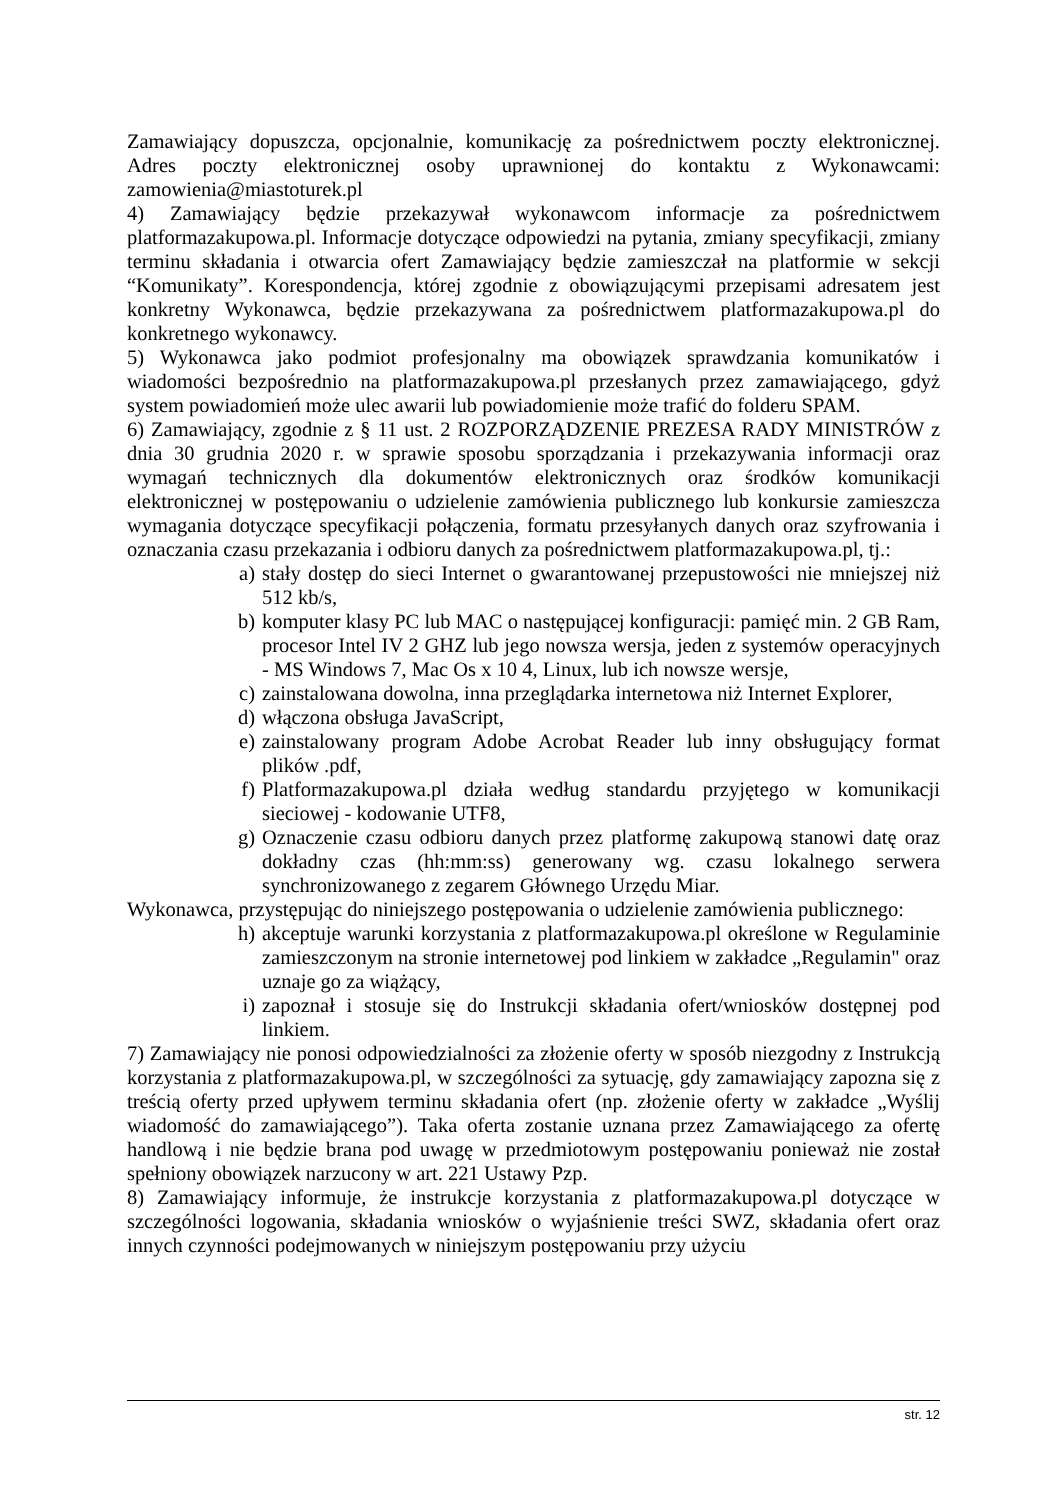Zamawiający dopuszcza, opcjonalnie, komunikację za pośrednictwem poczty elektronicznej. Adres poczty elektronicznej osoby uprawnionej do kontaktu z Wykonawcami: zamowienia@miastoturek.pl
4) Zamawiający będzie przekazywał wykonawcom informacje za pośrednictwem platformazakupowa.pl. Informacje dotyczące odpowiedzi na pytania, zmiany specyfikacji, zmiany terminu składania i otwarcia ofert Zamawiający będzie zamieszczał na platformie w sekcji “Komunikaty”. Korespondencja, której zgodnie z obowiązującymi przepisami adresatem jest konkretny Wykonawca, będzie przekazywana za pośrednictwem platformazakupowa.pl do konkretnego wykonawcy.
5) Wykonawca jako podmiot profesjonalny ma obowiązek sprawdzania komunikatów i wiadomości bezpośrednio na platformazakupowa.pl przesłanych przez zamawiającego, gdyż system powiadomień może ulec awarii lub powiadomienie może trafić do folderu SPAM.
6) Zamawiający, zgodnie z § 11 ust. 2 ROZPORZĄDZENIE PREZESA RADY MINISTRÓW z dnia 30 grudnia 2020 r. w sprawie sposobu sporządzania i przekazywania informacji oraz wymagań technicznych dla dokumentów elektronicznych oraz środków komunikacji elektronicznej w postępowaniu o udzielenie zamówienia publicznego lub konkursie zamieszcza wymagania dotyczące specyfikacji połączenia, formatu przesyłanych danych oraz szyfrowania i oznaczania czasu przekazania i odbioru danych za pośrednictwem platformazakupowa.pl, tj.:
a) stały dostęp do sieci Internet o gwarantowanej przepustowości nie mniejszej niż 512 kb/s,
b) komputer klasy PC lub MAC o następującej konfiguracji: pamięć min. 2 GB Ram, procesor Intel IV 2 GHZ lub jego nowsza wersja, jeden z systemów operacyjnych - MS Windows 7, Mac Os x 10 4, Linux, lub ich nowsze wersje,
c) zainstalowana dowolna, inna przeglądarka internetowa niż Internet Explorer,
d) włączona obsługa JavaScript,
e) zainstalowany program Adobe Acrobat Reader lub inny obsługujący format plików .pdf,
f) Platformazakupowa.pl działa według standardu przyjętego w komunikacji sieciowej - kodowanie UTF8,
g) Oznaczenie czasu odbioru danych przez platformę zakupową stanowi datę oraz dokładny czas (hh:mm:ss) generowany wg. czasu lokalnego serwera synchronizowanego z zegarem Głównego Urzędu Miar.
Wykonawca, przystępując do niniejszego postępowania o udzielenie zamówienia publicznego:
h) akceptuje warunki korzystania z platformazakupowa.pl określone w Regulaminie zamieszczonym na stronie internetowej pod linkiem w zakładce „Regulamin" oraz uznaje go za wiążący,
i) zapoznał i stosuje się do Instrukcji składania ofert/wniosków dostępnej pod linkiem.
7) Zamawiający nie ponosi odpowiedzialności za złożenie oferty w sposób niezgodny z Instrukcją korzystania z platformazakupowa.pl, w szczególności za sytuację, gdy zamawiający zapozna się z treścią oferty przed upływem terminu składania ofert (np. złożenie oferty w zakładce „Wyślij wiadomość do zamawiającego”). Taka oferta zostanie uznana przez Zamawiającego za ofertę handlową i nie będzie brana pod uwagę w przedmiotowym postępowaniu ponieważ nie został spełniony obowiązek narzucony w art. 221 Ustawy Pzp.
8) Zamawiający informuje, że instrukcje korzystania z platformazakupowa.pl dotyczące w szczególności logowania, składania wniosków o wyjaśnienie treści SWZ, składania ofert oraz innych czynności podejmowanych w niniejszym postępowaniu przy użyciu
str. 12